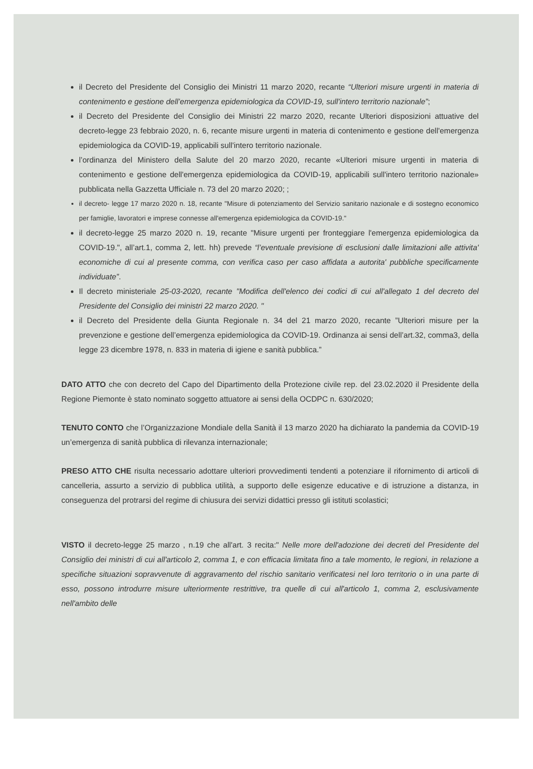il Decreto del Presidente del Consiglio dei Ministri 11 marzo 2020, recante “Ulteriori misure urgenti in materia di contenimento e gestione dell’emergenza epidemiologica da COVID-19, sull'intero territorio nazionale”;
il Decreto del Presidente del Consiglio dei Ministri 22 marzo 2020, recante Ulteriori disposizioni attuative del decreto-legge 23 febbraio 2020, n. 6, recante misure urgenti in materia di contenimento e gestione dell'emergenza epidemiologica da COVID-19, applicabili sull'intero territorio nazionale.
l’ordinanza del Ministero della Salute del 20 marzo 2020, recante «Ulteriori misure urgenti in materia di contenimento e gestione dell'emergenza epidemiologica da COVID-19, applicabili sull'intero territorio nazionale» pubblicata nella Gazzetta Ufficiale n. 73 del 20 marzo 2020; ;
il decreto- legge 17 marzo 2020 n. 18, recante "Misure di potenziamento del Servizio sanitario nazionale e di sostegno economico per famiglie, lavoratori e imprese connesse all'emergenza epidemiologica da COVID-19."
il decreto-legge 25 marzo 2020 n. 19, recante "Misure urgenti per fronteggiare l'emergenza epidemiologica da COVID-19.", all’art.1, comma 2, lett. hh) prevede “l’eventuale previsione di esclusioni dalle limitazioni alle attivita' economiche di cui al presente comma, con verifica caso per caso affidata a autorita' pubbliche specificamente individuate”.
Il decreto ministeriale 25-03-2020, recante "Modifica dell'elenco dei codici di cui all'allegato 1 del decreto del Presidente del Consiglio dei ministri 22 marzo 2020. "
il Decreto del Presidente della Giunta Regionale n. 34 del 21 marzo 2020, recante ”Ulteriori misure per la prevenzione e gestione dell’emergenza epidemiologica da COVID-19. Ordinanza ai sensi dell’art.32, comma3, della legge 23 dicembre 1978, n. 833 in materia di igiene e sanità pubblica.”
DATO ATTO che con decreto del Capo del Dipartimento della Protezione civile rep. del 23.02.2020 il Presidente della Regione Piemonte è stato nominato soggetto attuatore ai sensi della OCDPC n. 630/2020;
TENUTO CONTO che l’Organizzazione Mondiale della Sanità il 13 marzo 2020 ha dichiarato la pandemia da COVID-19 un’emergenza di sanità pubblica di rilevanza internazionale;
PRESO ATTO CHE risulta necessario adottare ulteriori provvedimenti tendenti a potenziare il rifornimento di articoli di cancelleria, assurto a servizio di pubblica utilità, a supporto delle esigenze educative e di istruzione a distanza, in conseguenza del protrarsi del regime di chiusura dei servizi didattici presso gli istituti scolastici;
VISTO il decreto-legge 25 marzo , n.19 che all'art. 3 recita:" Nelle more dell'adozione dei decreti del Presidente del Consiglio dei ministri di cui all'articolo 2, comma 1, e con efficacia limitata fino a tale momento, le regioni, in relazione a specifiche situazioni sopravvenute di aggravamento del rischio sanitario verificatesi nel loro territorio o in una parte di esso, possono introdurre misure ulteriormente restrittive, tra quelle di cui all'articolo 1, comma 2, esclusivamente nell'ambito delle